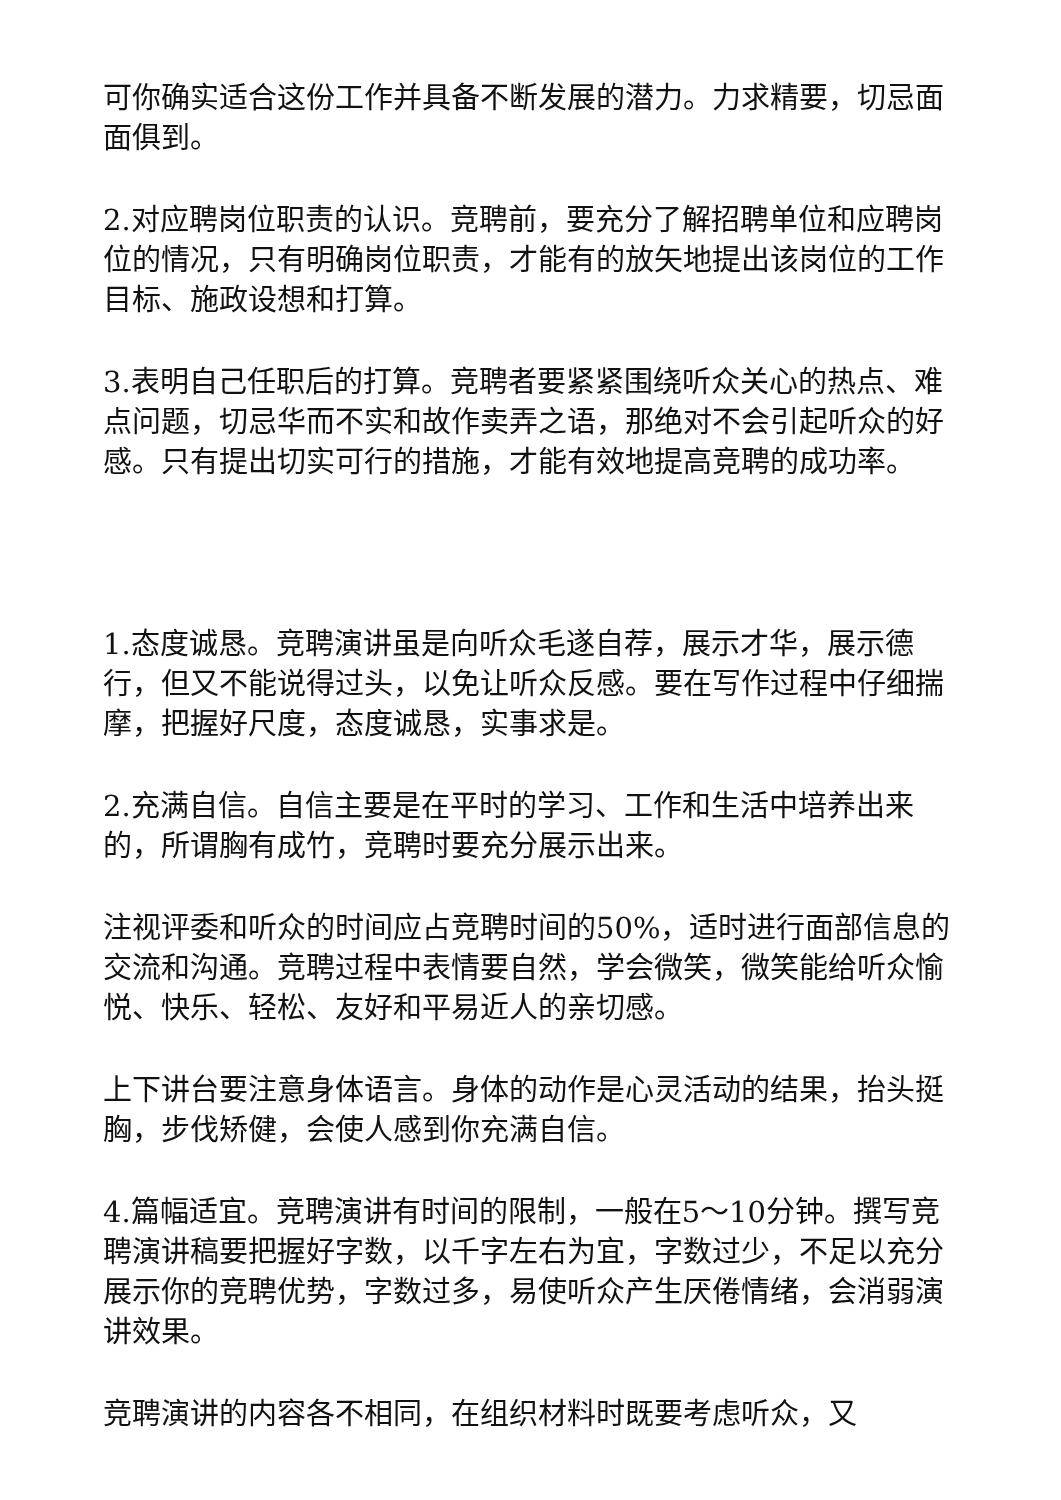可你确实适合这份工作并具备不断发展的潜力。力求精要，切忌面面俱到。
2.对应聘岗位职责的认识。竞聘前，要充分了解招聘单位和应聘岗位的情况，只有明确岗位职责，才能有的放矢地提出该岗位的工作目标、施政设想和打算。
3.表明自己任职后的打算。竞聘者要紧紧围绕听众关心的热点、难点问题，切忌华而不实和故作卖弄之语，那绝对不会引起听众的好感。只有提出切实可行的措施，才能有效地提高竞聘的成功率。
1.态度诚恳。竞聘演讲虽是向听众毛遂自荐，展示才华，展示德行，但又不能说得过头，以免让听众反感。要在写作过程中仔细揣摩，把握好尺度，态度诚恳，实事求是。
2.充满自信。自信主要是在平时的学习、工作和生活中培养出来的，所谓胸有成竹，竞聘时要充分展示出来。
注视评委和听众的时间应占竞聘时间的50%，适时进行面部信息的交流和沟通。竞聘过程中表情要自然，学会微笑，微笑能给听众愉悦、快乐、轻松、友好和平易近人的亲切感。
上下讲台要注意身体语言。身体的动作是心灵活动的结果，抬头挺胸，步伐矫健，会使人感到你充满自信。
4.篇幅适宜。竞聘演讲有时间的限制，一般在5～10分钟。撰写竞聘演讲稿要把握好字数，以千字左右为宜，字数过少，不足以充分展示你的竞聘优势，字数过多，易使听众产生厌倦情绪，会消弱演讲效果。
竞聘演讲的内容各不相同，在组织材料时既要考虑听众，又